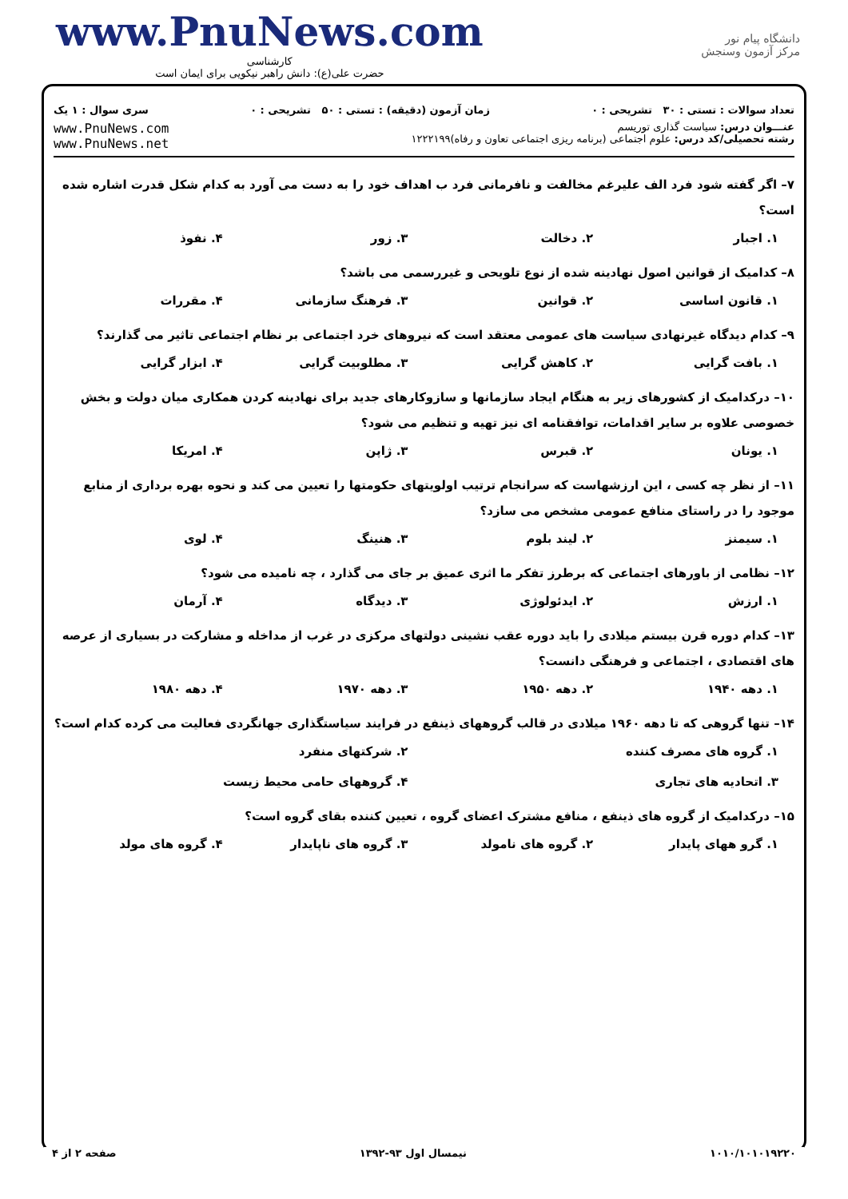www.PnuNews.com
کارشناسی
حضرت علی(ع): دانش راهبر نیکویی برای ایمان است
دانشگاه پیام نور
مرکز آزمون وسنجش
تعداد سوالات : تستی : ۳۰ تشریحی : ۰ زمان آزمون (دقیقه) : تستی : ۵۰ تشریحی : ۰ سری سوال : ۱ یک
عنـــوان درس: سیاست گذاری توریسم
رشته تحصیلی/کد درس: علوم اجتماعی (برنامه ریزی اجتماعی تعاون و رفاه)۱۲۲۲۱۹۹
www.PnuNews.com
www.PnuNews.net
۷– اگر گفته شود فرد الف علیرغم مخالفت و نافرمانی فرد ب اهداف خود را به دست می آورد به کدام شکل قدرت اشاره شده است؟
۱. اجبار ۲. دخالت ۳. زور ۴. نفوذ
۸– کدامیک از قوانین اصول نهادینه شده از نوع تلویحی و غیررسمی می باشد؟
۱. قانون اساسی ۲. قوانین ۳. فرهنگ سازمانی ۴. مقررات
۹– کدام دیدگاه غیرنهادی سیاست های عمومی معتقد است که نیروهای خرد اجتماعی بر نظام اجتماعی تاثیر می گذارند؟
۱. بافت گرایی ۲. کاهش گرایی ۳. مطلوبیت گرایی ۴. ابزار گرایی
۱۰– درکدامیک از کشورهای زیر به هنگام ایجاد سازمانها و سازوکارهای جدید برای نهادینه کردن همکاری میان دولت و بخش خصوصی علاوه بر سایر اقدامات، توافقنامه ای نیز تهیه و تنظیم می شود؟
۱. یونان ۲. قبرس ۳. ژاپن ۴. امریکا
۱۱– از نظر چه کسی ، این ارزشهاست که سرانجام ترتیب اولویتهای حکومتها را تعیین می کند و نحوه بهره برداری از منابع موجود را در راستای منافع عمومی مشخص می سازد؟
۱. سیمنز ۲. لیند بلوم ۳. هنینگ ۴. لوی
۱۲– نظامی از باورهای اجتماعی که برطرز تفکر ما اثری عمیق بر جای می گذارد ، چه نامیده می شود؟
۱. ارزش ۲. ایدئولوژی ۳. دیدگاه ۴. آرمان
۱۳– کدام دوره قرن بیستم میلادی را باید دوره عقب نشینی دولتهای مرکزی در غرب از مداخله و مشارکت در بسیاری از عرصه های اقتصادی ، اجتماعی و فرهنگی دانست؟
۱. دهه ۱۹۴۰ ۲. دهه ۱۹۵۰ ۳. دهه ۱۹۷۰ ۴. دهه ۱۹۸۰
۱۴– تنها گروهی که تا دهه ۱۹۶۰ میلادی در قالب گروههای ذینفع در فرایند سیاستگذاری جهانگردی فعالیت می کرده کدام است؟
۱. گروه های مصرف کننده ۲. شرکتهای منفرد ۳. اتحادیه های تجاری ۴. گروههای حامی محیط زیست
۱۵– درکدامیک از گروه های ذینفع ، منافع مشترک اعضای گروه ، تعیین کننده بقای گروه است؟
۱. گرو ههای پایدار ۲. گروه های نامولد ۳. گروه های ناپایدار ۴. گروه های مولد
۱۰۱۰/۱۰۱۰۱۹۲۲۰ نیمسال اول ۹۳-۱۳۹۲ صفحه ۲ از ۴